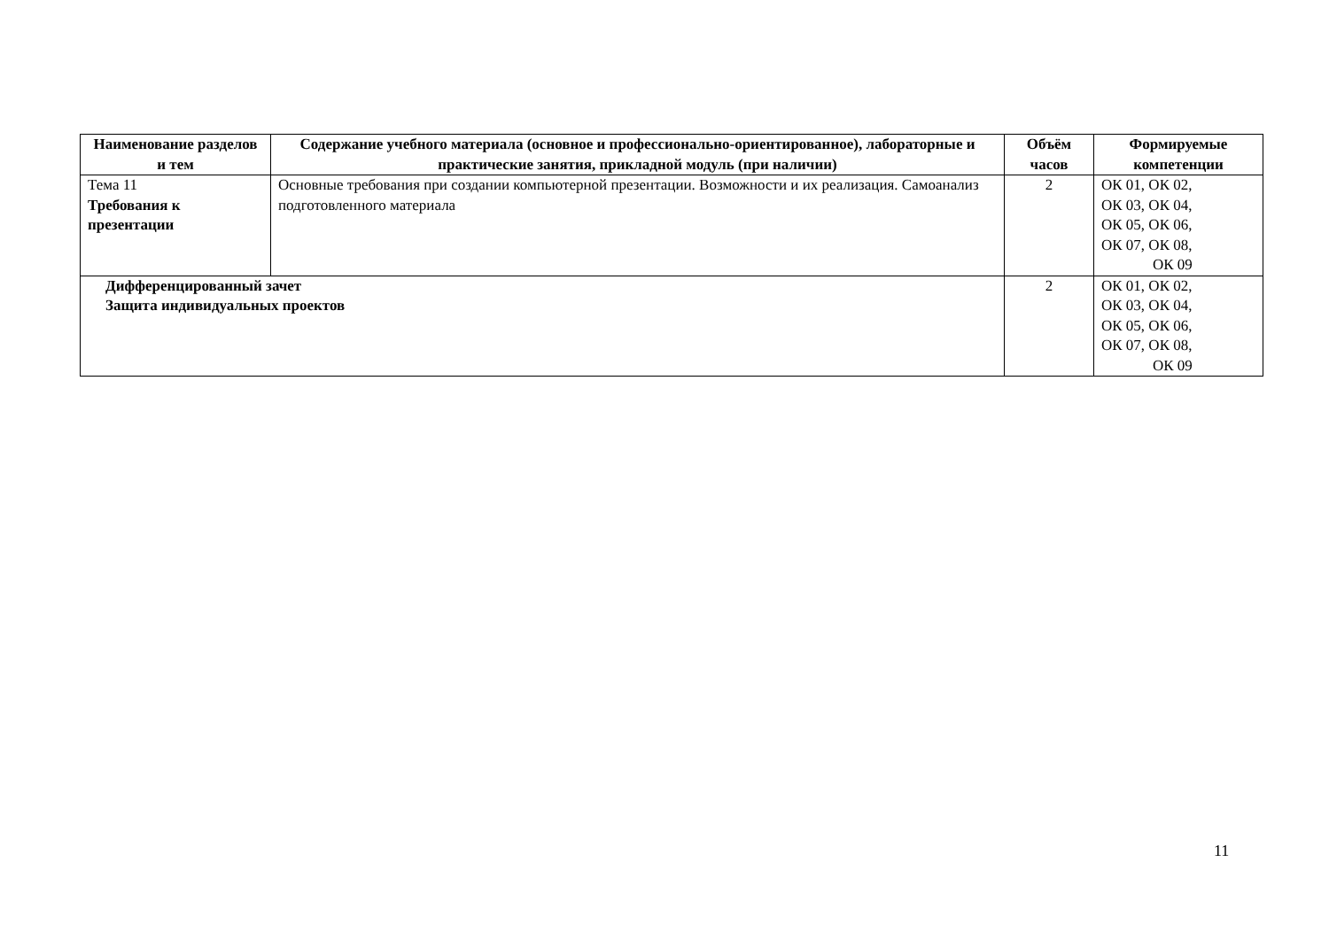| Наименование разделов и тем | Содержание учебного материала (основное и профессионально-ориентированное), лабораторные и практические занятия, прикладной модуль (при наличии) | Объём часов | Формируемые компетенции |
| --- | --- | --- | --- |
| Тема 11 Требования к презентации | Основные требования при создании компьютерной презентации. Возможности и их реализация. Самоанализ подготовленного материала | 2 | ОК 01, ОК 02, ОК 03, ОК 04, ОК 05, ОК 06, ОК 07, ОК 08, ОК 09 |
| Дифференцированный зачет Защита индивидуальных проектов | | 2 | ОК 01, ОК 02, ОК 03, ОК 04, ОК 05, ОК 06, ОК 07, ОК 08, ОК 09 |
11